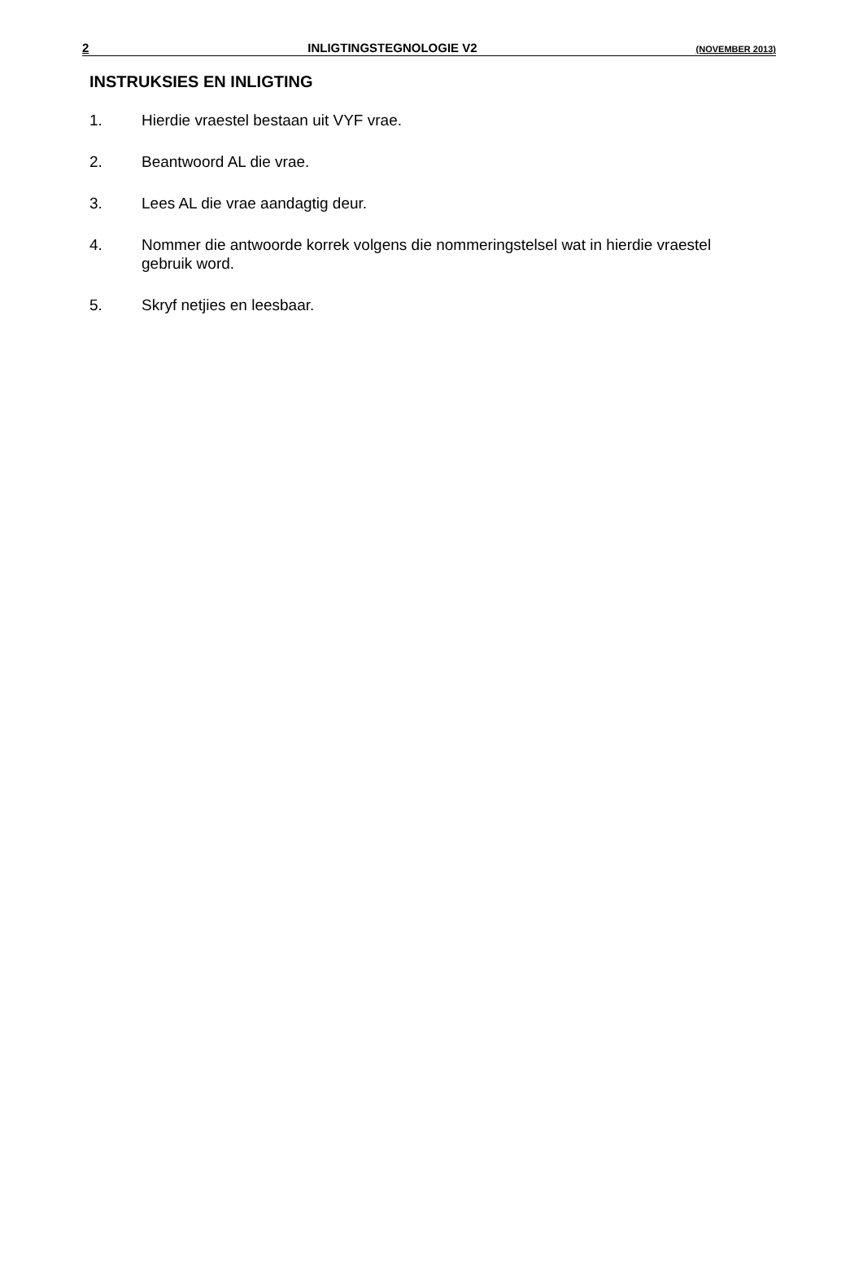2 INLIGTINGSTEGNOLOGIE V2 (NOVEMBER 2013)
INSTRUKSIES EN INLIGTING
1. Hierdie vraestel bestaan uit VYF vrae.
2. Beantwoord AL die vrae.
3. Lees AL die vrae aandagtig deur.
4. Nommer die antwoorde korrek volgens die nommeringstelsel wat in hierdie vraestel gebruik word.
5. Skryf netjies en leesbaar.